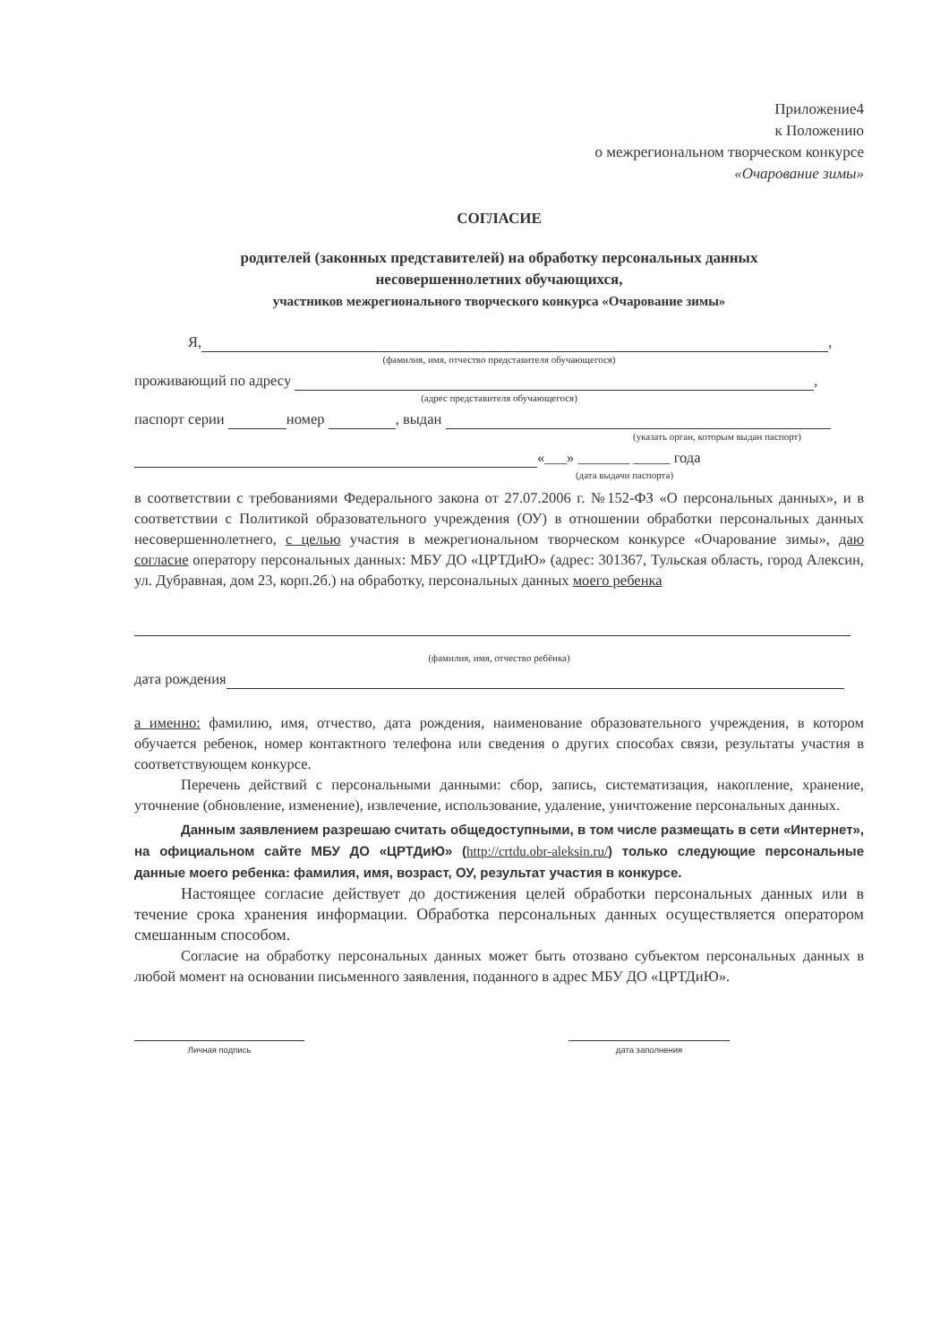Приложение4
к Положению
о межрегиональном творческом конкурсе
«Очарование зимы»
СОГЛАСИЕ
родителей (законных представителей) на обработку персональных данных
несовершеннолетних обучающихся,
участников межрегионального творческого конкурса «Очарование зимы»
Я, ,
(фамилия, имя, отчество представителя обучающегося)
проживающий по адресу ,
(адрес представителя обучающегося)
паспорт серии номер , выдан
(указать орган, которым выдан паспорт)
«___» _______ _____ года
(дата выдачи паспорта)
в соответствии с требованиями Федерального закона от 27.07.2006 г. №152-ФЗ «О персональных данных», и в соответствии с Политикой образовательного учреждения (ОУ) в отношении обработки персональных данных несовершеннолетнего, с целью участия в межрегиональном творческом конкурсе «Очарование зимы», даю согласие оператору персональных данных: МБУ ДО «ЦРТДиЮ» (адрес: 301367, Тульская область, город Алексин, ул. Дубравная, дом 23, корп.2б.) на обработку, персональных данных моего ребенка
(фамилия, имя, отчество ребёнка)
дата рождения
а именно: фамилию, имя, отчество, дата рождения, наименование образовательного учреждения, в котором обучается ребенок, номер контактного телефона или сведения о других способах связи, результаты участия в соответствующем конкурсе.
Перечень действий с персональными данными: сбор, запись, систематизация, накопление, хранение, уточнение (обновление, изменение), извлечение, использование, удаление, уничтожение персональных данных.
Данным заявлением разрешаю считать общедоступными, в том числе размещать в сети «Интернет», на официальном сайте МБУ ДО «ЦРТДиЮ» (http://crtdu.obr-aleksin.ru/) только следующие персональные данные моего ребенка: фамилия, имя, возраст, ОУ, результат участия в конкурсе.
Настоящее согласие действует до достижения целей обработки персональных данных или в течение срока хранения информации. Обработка персональных данных осуществляется оператором смешанным способом.
Согласие на обработку персональных данных может быть отозвано субъектом персональных данных в любой момент на основании письменного заявления, поданного в адрес МБУ ДО «ЦРТДиЮ».
Личная подпись дата заполнения